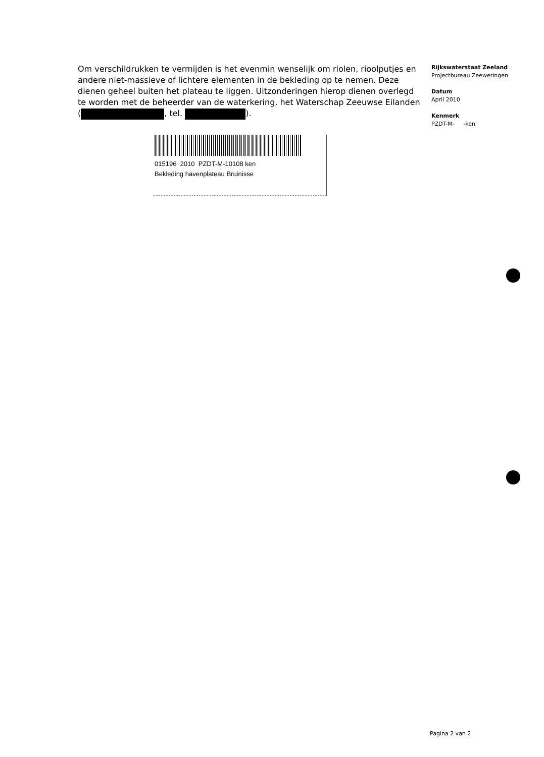Om verschildrukken te vermijden is het evenmin wenselijk om riolen, rioolputjes en andere niet-massieve of lichtere elementen in de bekleding op te nemen. Deze dienen geheel buiten het plateau te liggen. Uitzonderingen hierop dienen overlegd te worden met de beheerder van de waterkering, het Waterschap Zeeuwse Eilanden ( , tel. ).
015196 2010 PZDT-M-10108 ken
Bekleding havenplateau Bruinisse
Rijkswaterstaat Zeeland
Projectbureau Zeeweringen
Datum
April 2010
Kenmerk
PZDT-M- -ken
Pagina 2 van 2